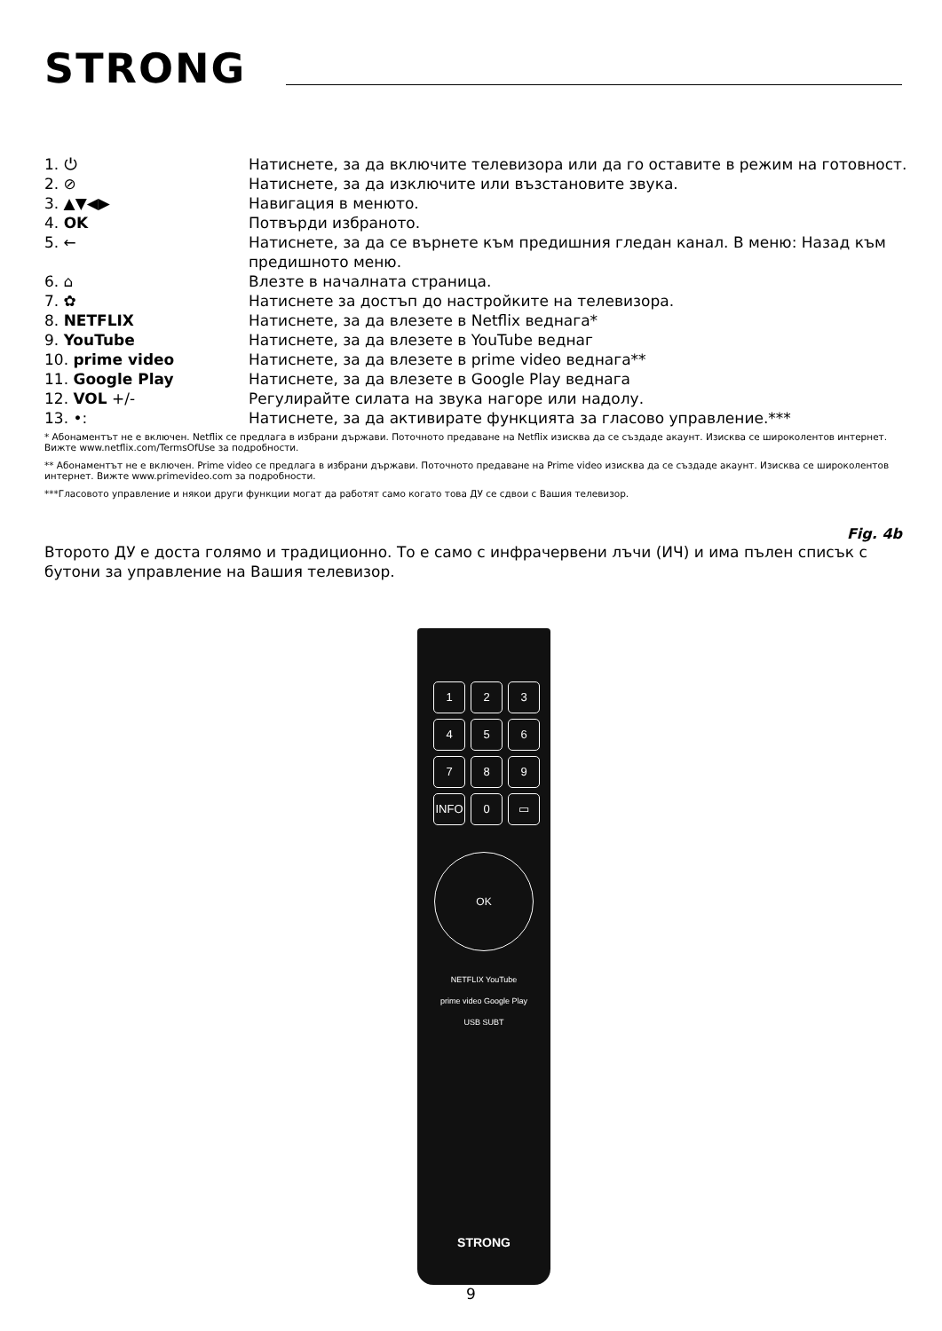STRONG
| 1. ⏻ | Натиснете, за да включите телевизора или да го оставите в режим на готовност. |
| 2. ⊘ | Натиснете, за да изключите или възстановите звука. |
| 3. ▲▼◀▶ | Навигация в менюто. |
| 4. OK | Потвърди избраното. |
| 5. ← | Натиснете, за да се върнете към предишния гледан канал. В меню: Назад към предишното меню. |
| 6. ⌂ | Влезте в началната страница. |
| 7. ✿ | Натиснете за достъп до настройките на телевизора. |
| 8. NETFLIX | Натиснете, за да влезете в Netflix веднага* |
| 9. YouTube | Натиснете, за да влезете в YouTube веднаг |
| 10. prime video | Натиснете, за да влезете в prime video веднага** |
| 11. Google Play | Натиснете, за да влезете в Google Play веднага |
| 12. VOL +/- | Регулирайте силата на звука нагоре или надолу. |
| 13. •: | Натиснете, за да активирате функцията за гласово управление.*** |
* Абонаментът не е включен. Netflix се предлага в избрани държави. Поточното предаване на Netflix изисква да се създаде акаунт. Изисква се широколентов интернет. Вижте www.netflix.com/TermsOfUse за подробности.
** Абонаментът не е включен. Prime video се предлага в избрани държави. Поточното предаване на Prime video изисква да се създаде акаунт. Изисква се широколентов интернет. Вижте www.primevideo.com за подробности.
***Гласовото управление и някои други функции могат да работят само когато това ДУ се сдвои с Вашия телевизор.
Fig. 4b
Второто ДУ е доста голямо и традиционно. То е само с инфрачервени лъчи (ИЧ) и има пълен списък с бутони за управление на Вашия телевизор.
1
2
3
4
5
6
7
8
9
INFO
0
▭
OK
NETFLIX YouTube
prime video Google Play
USB SUBT
STRONG
9